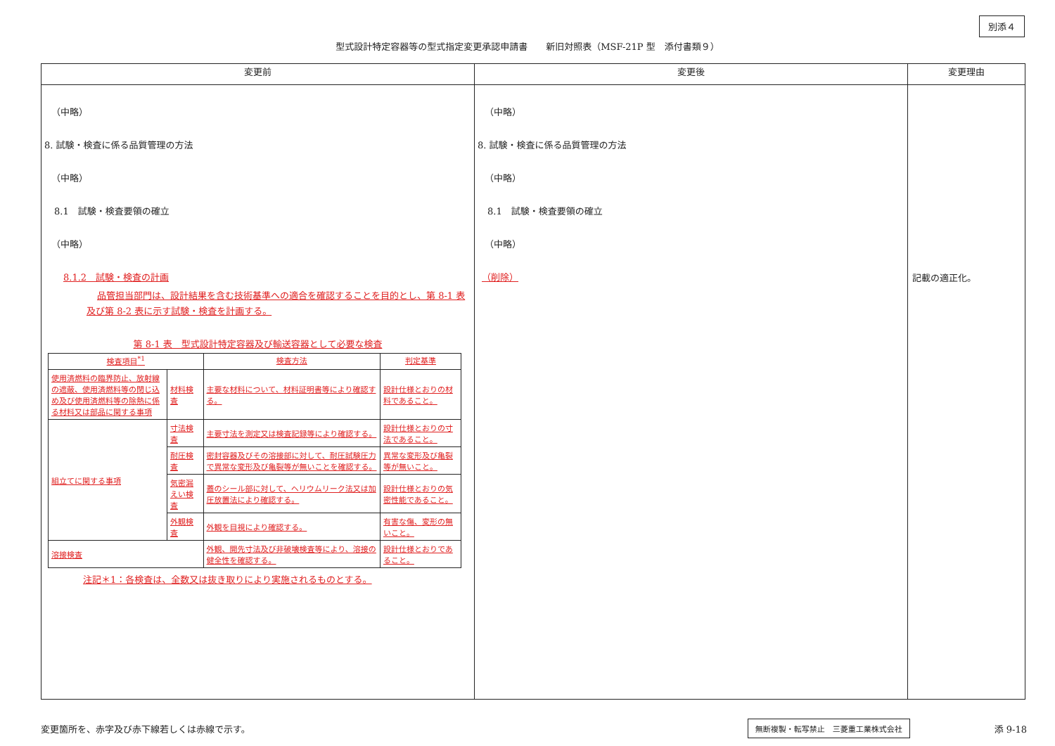別添４
型式設計特定容器等の型式指定変更承認申請書　　新旧対照表（MSF-21P 型　添付書類９）
| 変更前 | 変更後 | 変更理由 |
| --- | --- | --- |
| （中略） 8. 試験・検査に係る品質管理の方法 （中略） 8.1 試験・検査要領の確立 （中略） 8.1.2 試験・検査の計画 品管担当部門は、設計結果を含む技術基準への適合を確認することを目的とし、第 8-1 表 及び第 8-2 表に示す試験・検査を計画する。 第 8-1 表 型式設計特定容器及び輸送容器として必要な検査 / 検査項目<sup>*1</sup> / / 検査方法 / 判定基準 / / --- / --- / --- / --- / / 使用済燃料の臨界防止、放射線の遮蔽、使用済燃料等の閉じ込め及び使用済燃料等の除熱に係る材料又は部品に関する事項 / 材料検査 / 主要な材料について、材料証明書等により確認する。 / 設計仕様とおりの材料であること。 / / 組立てに関する事項 / 寸法検査 / 主要寸法を測定又は検査記録等により確認する。 / 設計仕様とおりの寸法であること。 / / / 耐圧検査 / 密封容器及びその溶接部に対して、耐圧試験圧力で異常な変形及び亀裂等が無いことを確認する。 / 異常な変形及び亀裂等が無いこと。 / / / 気密漏えい検査 / 蓋のシール部に対して、ヘリウムリーク法又は加圧放置法により確認する。 / 設計仕様とおりの気密性能であること。 / / / 外観検査 / 外観を目視により確認する。 / 有害な傷、変形の無いこと。 / / 溶接検査 / / 外観、開先寸法及び非破壊検査等により、溶接の健全性を確認する。 / 設計仕様とおりであること。 / 注記＊1：各検査は、全数又は抜き取りにより実施されるものとする。 | （中略） 8. 試験・検査に係る品質管理の方法 （中略） 8.1 試験・検査要領の確立 （中略） （削除） | 記載の適正化。 |
変更箇所を、赤字及び赤下線若しくは赤線で示す。 無断複製・転写禁止　三菱重工業株式会社 添 9-18